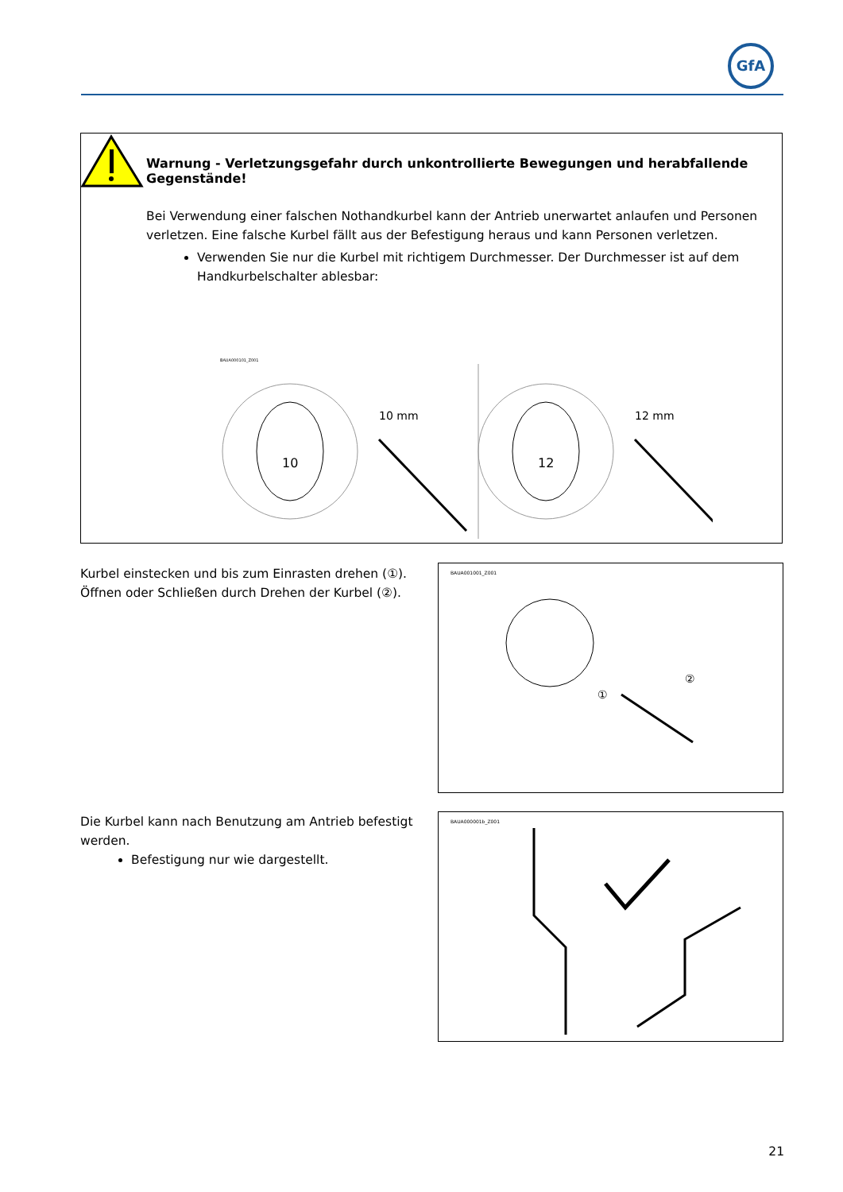GfA
Warnung - Verletzungsgefahr durch unkontrollierte Bewegungen und herabfallende Gegenstände!
Bei Verwendung einer falschen Nothandkurbel kann der Antrieb unerwartet anlaufen und Personen verletzen. Eine falsche Kurbel fällt aus der Befestigung heraus und kann Personen verletzen.
Verwenden Sie nur die Kurbel mit richtigem Durchmesser. Der Durchmesser ist auf dem Handkurbelschalter ablesbar:
BAUA000101_Z001
10
10 mm
12
12 mm
Kurbel einstecken und bis zum Einrasten drehen (①).
Öffnen oder Schließen durch Drehen der Kurbel (②).
BAUA001001_Z001
①
②
Die Kurbel kann nach Benutzung am Antrieb befestigt werden.
Befestigung nur wie dargestellt.
BAUA000001b_Z001
21